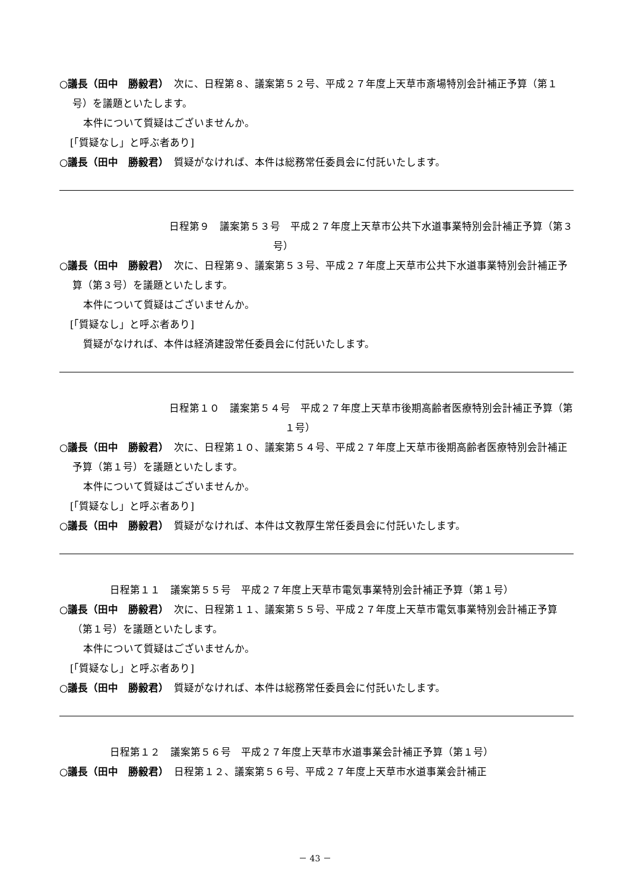○議長（田中　勝毅君）　次に、日程第８、議案第５２号、平成２７年度上天草市斎場特別会計補正予算（第１号）を議題といたします。
本件について質疑はございませんか。
[「質疑なし」と呼ぶ者あり]
○議長（田中　勝毅君）　質疑がなければ、本件は総務常任委員会に付託いたします。
日程第９　議案第５３号　平成２７年度上天草市公共下水道事業特別会計補正予算（第３号）
○議長（田中　勝毅君）　次に、日程第９、議案第５３号、平成２７年度上天草市公共下水道事業特別会計補正予算（第３号）を議題といたします。
本件について質疑はございませんか。
[「質疑なし」と呼ぶ者あり]
質疑がなければ、本件は経済建設常任委員会に付託いたします。
日程第１０　議案第５４号　平成２７年度上天草市後期高齢者医療特別会計補正予算（第１号）
○議長（田中　勝毅君）　次に、日程第１０、議案第５４号、平成２７年度上天草市後期高齢者医療特別会計補正予算（第１号）を議題といたします。
本件について質疑はございませんか。
[「質疑なし」と呼ぶ者あり]
○議長（田中　勝毅君）　質疑がなければ、本件は文教厚生常任委員会に付託いたします。
日程第１１　議案第５５号　平成２７年度上天草市電気事業特別会計補正予算（第１号）
○議長（田中　勝毅君）　次に、日程第１１、議案第５５号、平成２７年度上天草市電気事業特別会計補正予算（第１号）を議題といたします。
本件について質疑はございませんか。
[「質疑なし」と呼ぶ者あり]
○議長（田中　勝毅君）　質疑がなければ、本件は総務常任委員会に付託いたします。
日程第１２　議案第５６号　平成２７年度上天草市水道事業会計補正予算（第１号）
○議長（田中　勝毅君）　日程第１２、議案第５６号、平成２７年度上天草市水道事業会計補正
－ 43 －